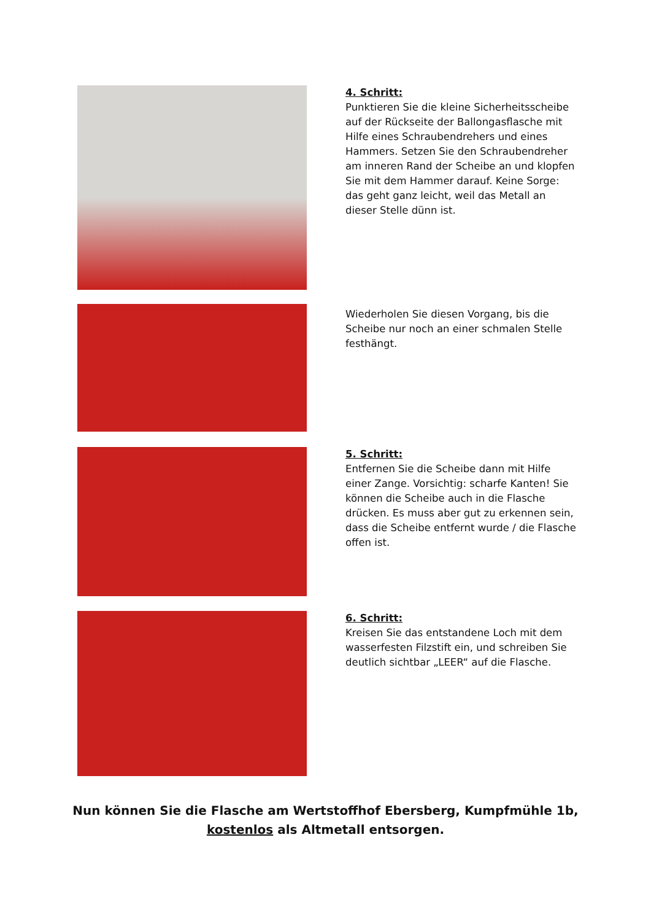4. Schritt:
Punktieren Sie die kleine Sicherheitsscheibe auf der Rückseite der Ballongasflasche mit Hilfe eines Schraubendrehers und eines Hammers. Setzen Sie den Schraubendreher am inneren Rand der Scheibe an und klopfen Sie mit dem Hammer darauf. Keine Sorge: das geht ganz leicht, weil das Metall an dieser Stelle dünn ist.
Wiederholen Sie diesen Vorgang, bis die Scheibe nur noch an einer schmalen Stelle festhängt.
5. Schritt:
Entfernen Sie die Scheibe dann mit Hilfe einer Zange. Vorsichtig: scharfe Kanten! Sie können die Scheibe auch in die Flasche drücken. Es muss aber gut zu erkennen sein, dass die Scheibe entfernt wurde / die Flasche offen ist.
6. Schritt:
Kreisen Sie das entstandene Loch mit dem wasserfesten Filzstift ein, und schreiben Sie deutlich sichtbar „LEER“ auf die Flasche.
Nun können Sie die Flasche am Wertstoffhof Ebersberg, Kumpfmühle 1b,
kostenlos als Altmetall entsorgen.